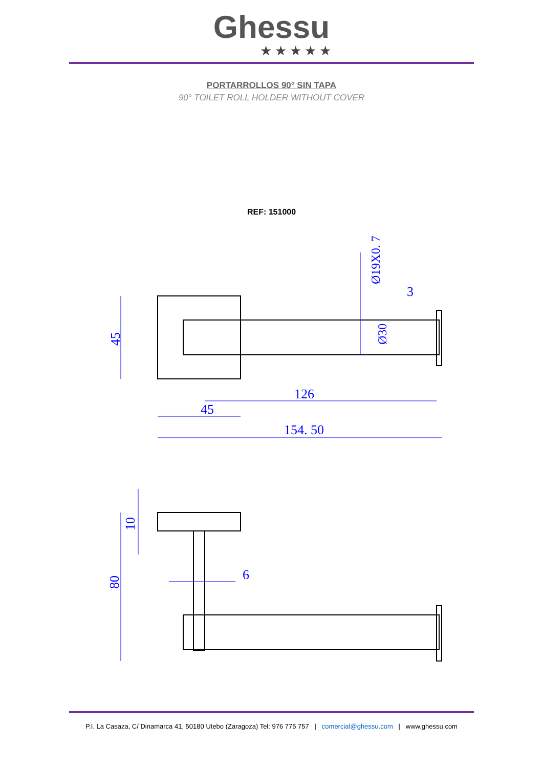Ghessu
★★★★★
PORTARROLLOS 90° SIN TAPA
90° TOILET ROLL HOLDER WITHOUT COVER
REF: 151000
45
126
45
154. 50
3
Ø19X0. 7
Ø30
10
80
6
P.I. La Casaza, C/ Dinamarca 41, 50180 Utebo (Zaragoza) Tel: 976 775 757 | comercial@ghessu.com | www.ghessu.com